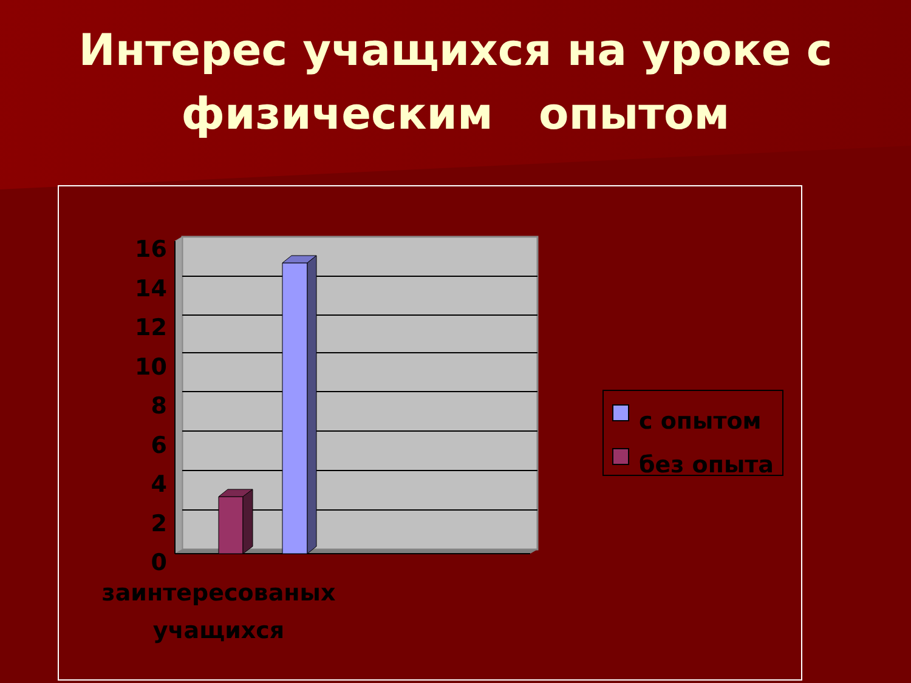Интерес учащихся на уроке с
физическим опытом
16
14
12
10
8
6
4
2
0
заинтересованых учащихся
с опытом
без опыта